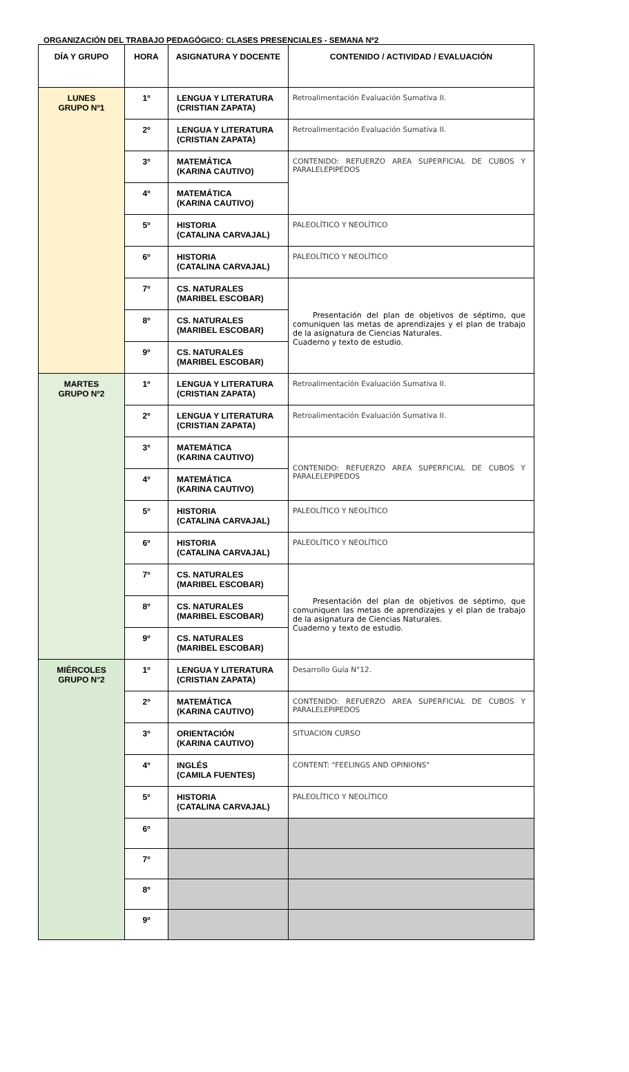ORGANIZACIÓN DEL TRABAJO PEDAGÓGICO: CLASES PRESENCIALES - SEMANA Nº2
| DÍA Y GRUPO | HORA | ASIGNATURA Y DOCENTE | CONTENIDO / ACTIVIDAD / EVALUACIÓN |
| --- | --- | --- | --- |
| LUNES GRUPO Nº1 | 1º | LENGUA Y LITERATURA (CRISTIAN ZAPATA) | Retroalimentación Evaluación Sumativa II. |
| | 2º | LENGUA Y LITERATURA (CRISTIAN ZAPATA) | Retroalimentación Evaluación Sumativa II. |
| | 3º | MATEMÁTICA (KARINA CAUTIVO) | CONTENIDO: REFUERZO AREA SUPERFICIAL DE CUBOS Y PARALELEPIPEDOS |
| | 4º | MATEMÁTICA (KARINA CAUTIVO) | |
| | 5º | HISTORIA (CATALINA CARVAJAL) | PALEOLÍTICO Y NEOLÍTICO |
| | 6º | HISTORIA (CATALINA CARVAJAL) | PALEOLÍTICO Y NEOLÍTICO |
| | 7º | CS. NATURALES (MARIBEL ESCOBAR) | Presentación del plan de objetivos de séptimo, que comuniquen las metas de aprendizajes y el plan de trabajo de la asignatura de Ciencias Naturales. Cuaderno y texto de estudio. |
| | 8º | CS. NATURALES (MARIBEL ESCOBAR) | |
| | 9º | CS. NATURALES (MARIBEL ESCOBAR) | |
| MARTES GRUPO Nº2 | 1º | LENGUA Y LITERATURA (CRISTIAN ZAPATA) | Retroalimentación Evaluación Sumativa II. |
| | 2º | LENGUA Y LITERATURA (CRISTIAN ZAPATA) | Retroalimentación Evaluación Sumativa II. |
| | 3º | MATEMÁTICA (KARINA CAUTIVO) | CONTENIDO: REFUERZO AREA SUPERFICIAL DE CUBOS Y PARALELEPIPEDOS |
| | 4º | MATEMÁTICA (KARINA CAUTIVO) | |
| | 5º | HISTORIA (CATALINA CARVAJAL) | PALEOLÍTICO Y NEOLÍTICO |
| | 6º | HISTORIA (CATALINA CARVAJAL) | PALEOLÍTICO Y NEOLÍTICO |
| | 7º | CS. NATURALES (MARIBEL ESCOBAR) | Presentación del plan de objetivos de séptimo, que comuniquen las metas de aprendizajes y el plan de trabajo de la asignatura de Ciencias Naturales. Cuaderno y texto de estudio. |
| | 8º | CS. NATURALES (MARIBEL ESCOBAR) | |
| | 9º | CS. NATURALES (MARIBEL ESCOBAR) | |
| MIÉRCOLES GRUPO N°2 | 1º | LENGUA Y LITERATURA (CRISTIAN ZAPATA) | Desarrollo Guía N°12. |
| | 2º | MATEMÁTICA (KARINA CAUTIVO) | CONTENIDO: REFUERZO AREA SUPERFICIAL DE CUBOS Y PARALELEPIPEDOS |
| | 3º | ORIENTACIÓN (KARINA CAUTIVO) | SITUACION CURSO |
| | 4º | INGLÉS (CAMILA FUENTES) | CONTENT: "FEELINGS AND OPINIONS" |
| | 5º | HISTORIA (CATALINA CARVAJAL) | PALEOLÍTICO Y NEOLÍTICO |
| | 6º | | |
| | 7º | | |
| | 8º | | |
| | 9º | | |